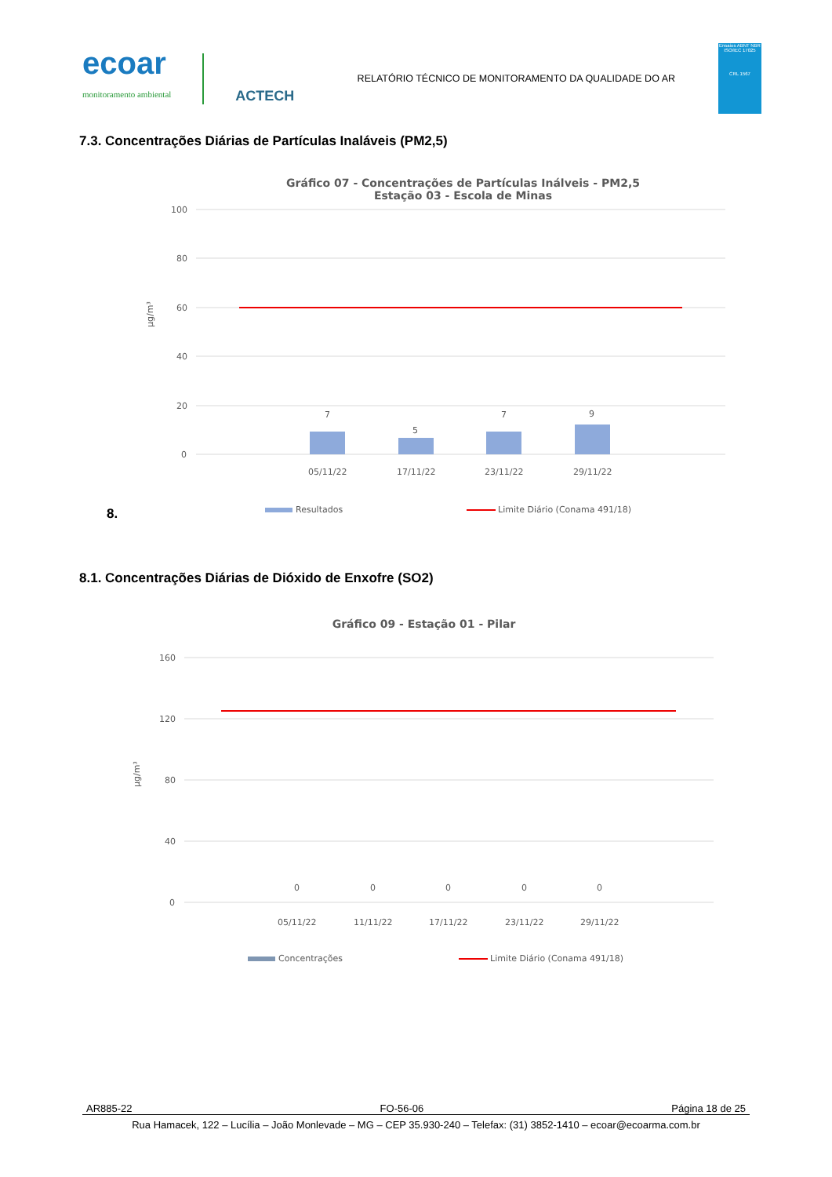ecoar
monitoramento ambiental
ACTECH
RELATÓRIO TÉCNICO DE MONITORAMENTO DA QUALIDADE DO AR
Ensaios ABNT NBR ISO/IEC 17025
CRL 1567
7.3. Concentrações Diárias de Partículas Inaláveis (PM2,5)
Gráfico 07 - Concentrações de Partículas Inálveis - PM2,5
Estação 03 - Escola de Minas
100
80
60
40
20
0
µg/m³
7
5
7
9
05/11/22
17/11/22
23/11/22
29/11/22
Resultados
Limite Diário (Conama 491/18)
8.
8.1. Concentrações Diárias de Dióxido de Enxofre (SO2)
Gráfico 09 - Estação 01 - Pilar
160
120
80
40
0
µg/m³
0
0
0
0
0
05/11/22
11/11/22
17/11/22
23/11/22
29/11/22
Concentrações
Limite Diário (Conama 491/18)
AR885-22 FO-56-06 Página 18 de 25
Rua Hamacek, 122 – Lucília – João Monlevade – MG – CEP 35.930-240 – Telefax: (31) 3852-1410 – ecoar@ecoarma.com.br